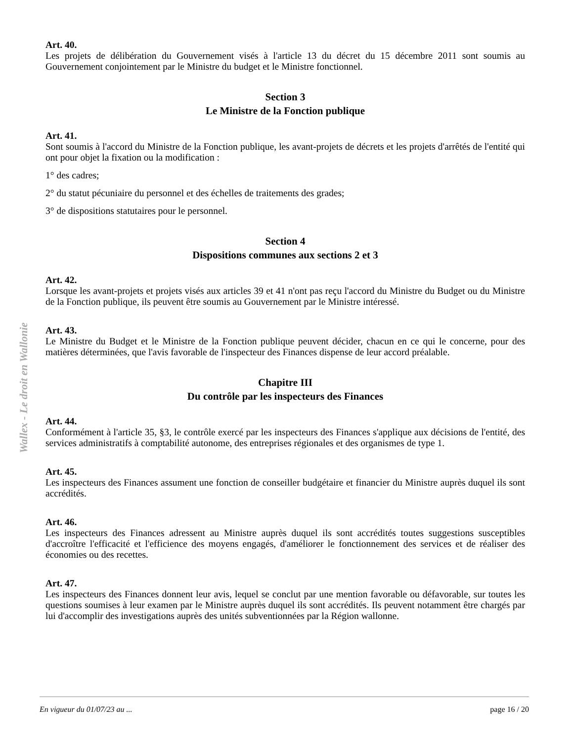Wallex - Le droit en Wallonie
Art. 40.
Les projets de délibération du Gouvernement visés à l'article 13 du décret du 15 décembre 2011 sont soumis au Gouvernement conjointement par le Ministre du budget et le Ministre fonctionnel.
Section 3
Le Ministre de la Fonction publique
Art. 41.
Sont soumis à l'accord du Ministre de la Fonction publique, les avant-projets de décrets et les projets d'arrêtés de l'entité qui ont pour objet la fixation ou la modification :
1° des cadres;
2° du statut pécuniaire du personnel et des échelles de traitements des grades;
3° de dispositions statutaires pour le personnel.
Section 4
Dispositions communes aux sections 2 et 3
Art. 42.
Lorsque les avant-projets et projets visés aux articles 39 et 41 n'ont pas reçu l'accord du Ministre du Budget ou du Ministre de la Fonction publique, ils peuvent être soumis au Gouvernement par le Ministre intéressé.
Art. 43.
Le Ministre du Budget et le Ministre de la Fonction publique peuvent décider, chacun en ce qui le concerne, pour des matières déterminées, que l'avis favorable de l'inspecteur des Finances dispense de leur accord préalable.
Chapitre III
Du contrôle par les inspecteurs des Finances
Art. 44.
Conformément à l'article 35, §3, le contrôle exercé par les inspecteurs des Finances s'applique aux décisions de l'entité, des services administratifs à comptabilité autonome, des entreprises régionales et des organismes de type 1.
Art. 45.
Les inspecteurs des Finances assument une fonction de conseiller budgétaire et financier du Ministre auprès duquel ils sont accrédités.
Art. 46.
Les inspecteurs des Finances adressent au Ministre auprès duquel ils sont accrédités toutes suggestions susceptibles d'accroître l'efficacité et l'efficience des moyens engagés, d'améliorer le fonctionnement des services et de réaliser des économies ou des recettes.
Art. 47.
Les inspecteurs des Finances donnent leur avis, lequel se conclut par une mention favorable ou défavorable, sur toutes les questions soumises à leur examen par le Ministre auprès duquel ils sont accrédités. Ils peuvent notamment être chargés par lui d'accomplir des investigations auprès des unités subventionnées par la Région wallonne.
En vigueur du 01/07/23 au ... page 16 / 20